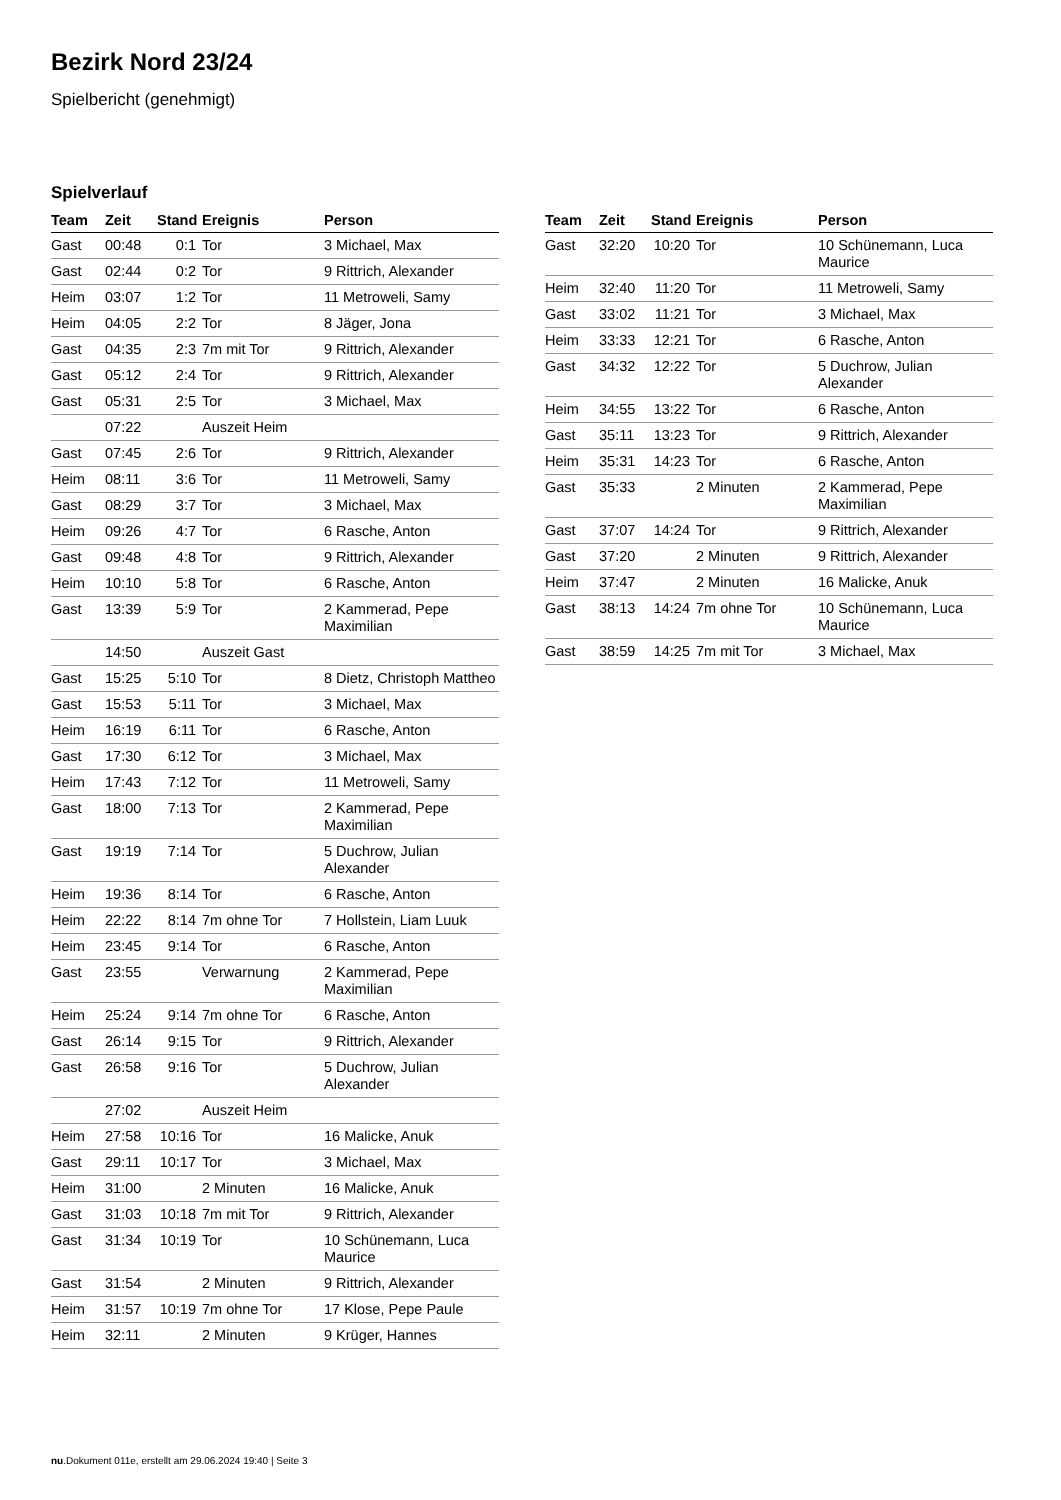Bezirk Nord 23/24
Spielbericht (genehmigt)
Spielverlauf
| Team | Zeit | Stand | Ereignis | Person |
| --- | --- | --- | --- | --- |
| Gast | 00:48 | 0:1 | Tor | 3 Michael, Max |
| Gast | 02:44 | 0:2 | Tor | 9 Rittrich, Alexander |
| Heim | 03:07 | 1:2 | Tor | 11 Metroweli, Samy |
| Heim | 04:05 | 2:2 | Tor | 8 Jäger, Jona |
| Gast | 04:35 | 2:3 | 7m mit Tor | 9 Rittrich, Alexander |
| Gast | 05:12 | 2:4 | Tor | 9 Rittrich, Alexander |
| Gast | 05:31 | 2:5 | Tor | 3 Michael, Max |
| | 07:22 | | Auszeit Heim | |
| Gast | 07:45 | 2:6 | Tor | 9 Rittrich, Alexander |
| Heim | 08:11 | 3:6 | Tor | 11 Metroweli, Samy |
| Gast | 08:29 | 3:7 | Tor | 3 Michael, Max |
| Heim | 09:26 | 4:7 | Tor | 6 Rasche, Anton |
| Gast | 09:48 | 4:8 | Tor | 9 Rittrich, Alexander |
| Heim | 10:10 | 5:8 | Tor | 6 Rasche, Anton |
| Gast | 13:39 | 5:9 | Tor | 2 Kammerad, Pepe Maximilian |
| | 14:50 | | Auszeit Gast | |
| Gast | 15:25 | 5:10 | Tor | 8 Dietz, Christoph Mattheo |
| Gast | 15:53 | 5:11 | Tor | 3 Michael, Max |
| Heim | 16:19 | 6:11 | Tor | 6 Rasche, Anton |
| Gast | 17:30 | 6:12 | Tor | 3 Michael, Max |
| Heim | 17:43 | 7:12 | Tor | 11 Metroweli, Samy |
| Gast | 18:00 | 7:13 | Tor | 2 Kammerad, Pepe Maximilian |
| Gast | 19:19 | 7:14 | Tor | 5 Duchrow, Julian Alexander |
| Heim | 19:36 | 8:14 | Tor | 6 Rasche, Anton |
| Heim | 22:22 | 8:14 | 7m ohne Tor | 7 Hollstein, Liam Luuk |
| Heim | 23:45 | 9:14 | Tor | 6 Rasche, Anton |
| Gast | 23:55 | | Verwarnung | 2 Kammerad, Pepe Maximilian |
| Heim | 25:24 | 9:14 | 7m ohne Tor | 6 Rasche, Anton |
| Gast | 26:14 | 9:15 | Tor | 9 Rittrich, Alexander |
| Gast | 26:58 | 9:16 | Tor | 5 Duchrow, Julian Alexander |
| | 27:02 | | Auszeit Heim | |
| Heim | 27:58 | 10:16 | Tor | 16 Malicke, Anuk |
| Gast | 29:11 | 10:17 | Tor | 3 Michael, Max |
| Heim | 31:00 | | 2 Minuten | 16 Malicke, Anuk |
| Gast | 31:03 | 10:18 | 7m mit Tor | 9 Rittrich, Alexander |
| Gast | 31:34 | 10:19 | Tor | 10 Schünemann, Luca Maurice |
| Gast | 31:54 | | 2 Minuten | 9 Rittrich, Alexander |
| Heim | 31:57 | 10:19 | 7m ohne Tor | 17 Klose, Pepe Paule |
| Heim | 32:11 | | 2 Minuten | 9 Krüger, Hannes |
| Team | Zeit | Stand | Ereignis | Person |
| --- | --- | --- | --- | --- |
| Gast | 32:20 | 10:20 | Tor | 10 Schünemann, Luca Maurice |
| Heim | 32:40 | 11:20 | Tor | 11 Metroweli, Samy |
| Gast | 33:02 | 11:21 | Tor | 3 Michael, Max |
| Heim | 33:33 | 12:21 | Tor | 6 Rasche, Anton |
| Gast | 34:32 | 12:22 | Tor | 5 Duchrow, Julian Alexander |
| Heim | 34:55 | 13:22 | Tor | 6 Rasche, Anton |
| Gast | 35:11 | 13:23 | Tor | 9 Rittrich, Alexander |
| Heim | 35:31 | 14:23 | Tor | 6 Rasche, Anton |
| Gast | 35:33 | | 2 Minuten | 2 Kammerad, Pepe Maximilian |
| Gast | 37:07 | 14:24 | Tor | 9 Rittrich, Alexander |
| Gast | 37:20 | | 2 Minuten | 9 Rittrich, Alexander |
| Heim | 37:47 | | 2 Minuten | 16 Malicke, Anuk |
| Gast | 38:13 | 14:24 | 7m ohne Tor | 10 Schünemann, Luca Maurice |
| Gast | 38:59 | 14:25 | 7m mit Tor | 3 Michael, Max |
nu.Dokument 011e, erstellt am 29.06.2024 19:40 | Seite 3